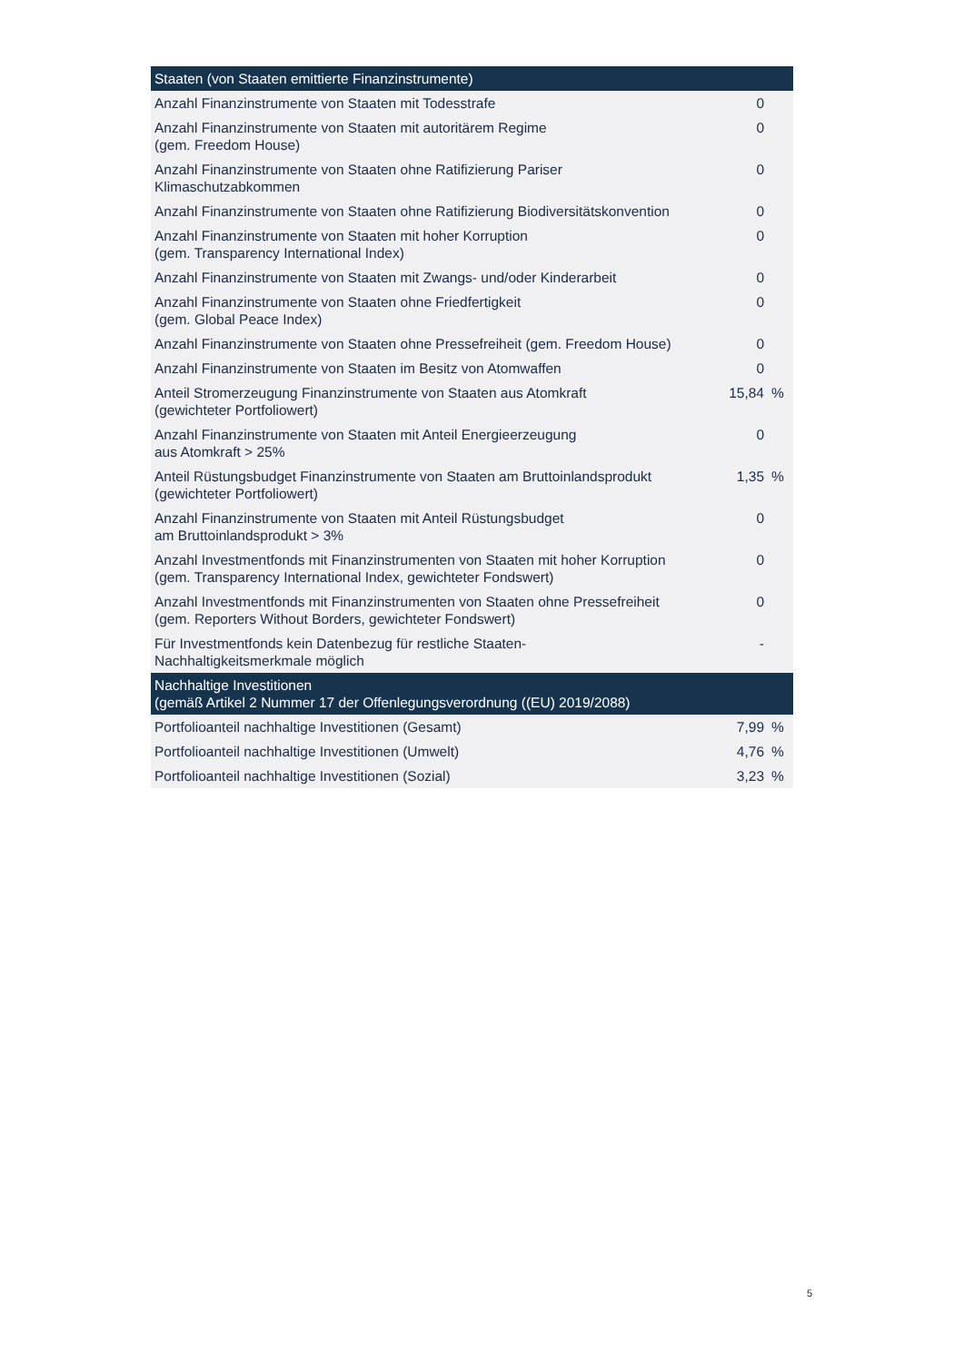| Staaten (von Staaten emittierte Finanzinstrumente) | | |
| --- | --- | --- |
| Anzahl Finanzinstrumente von Staaten mit Todesstrafe | 0 | |
| Anzahl Finanzinstrumente von Staaten mit autoritärem Regime (gem. Freedom House) | 0 | |
| Anzahl Finanzinstrumente von Staaten ohne Ratifizierung Pariser Klimaschutzabkommen | 0 | |
| Anzahl Finanzinstrumente von Staaten ohne Ratifizierung Biodiversitätskonvention | 0 | |
| Anzahl Finanzinstrumente von Staaten mit hoher Korruption (gem. Transparency International Index) | 0 | |
| Anzahl Finanzinstrumente von Staaten mit Zwangs- und/oder Kinderarbeit | 0 | |
| Anzahl Finanzinstrumente von Staaten ohne Friedfertigkeit (gem. Global Peace Index) | 0 | |
| Anzahl Finanzinstrumente von Staaten ohne Pressefreiheit (gem. Freedom House) | 0 | |
| Anzahl Finanzinstrumente von Staaten im Besitz von Atomwaffen | 0 | |
| Anteil Stromerzeugung Finanzinstrumente von Staaten aus Atomkraft (gewichteter Portfoliowert) | 15,84 | % |
| Anzahl Finanzinstrumente von Staaten mit Anteil Energieerzeugung aus Atomkraft > 25% | 0 | |
| Anteil Rüstungsbudget Finanzinstrumente von Staaten am Bruttoinlandsprodukt (gewichteter Portfoliowert) | 1,35 | % |
| Anzahl Finanzinstrumente von Staaten mit Anteil Rüstungsbudget am Bruttoinlandsprodukt > 3% | 0 | |
| Anzahl Investmentfonds mit Finanzinstrumenten von Staaten mit hoher Korruption (gem. Transparency International Index, gewichteter Fondswert) | 0 | |
| Anzahl Investmentfonds mit Finanzinstrumenten von Staaten ohne Pressefreiheit (gem. Reporters Without Borders, gewichteter Fondswert) | 0 | |
| Für Investmentfonds kein Datenbezug für restliche Staaten- Nachhaltigkeitsmerkmale möglich | - | |
| Nachhaltige Investitionen (gemäß Artikel 2 Nummer 17 der Offenlegungsverordnung ((EU) 2019/2088) | | |
| Portfolioanteil nachhaltige Investitionen (Gesamt) | 7,99 | % |
| Portfolioanteil nachhaltige Investitionen (Umwelt) | 4,76 | % |
| Portfolioanteil nachhaltige Investitionen (Sozial) | 3,23 | % |
5